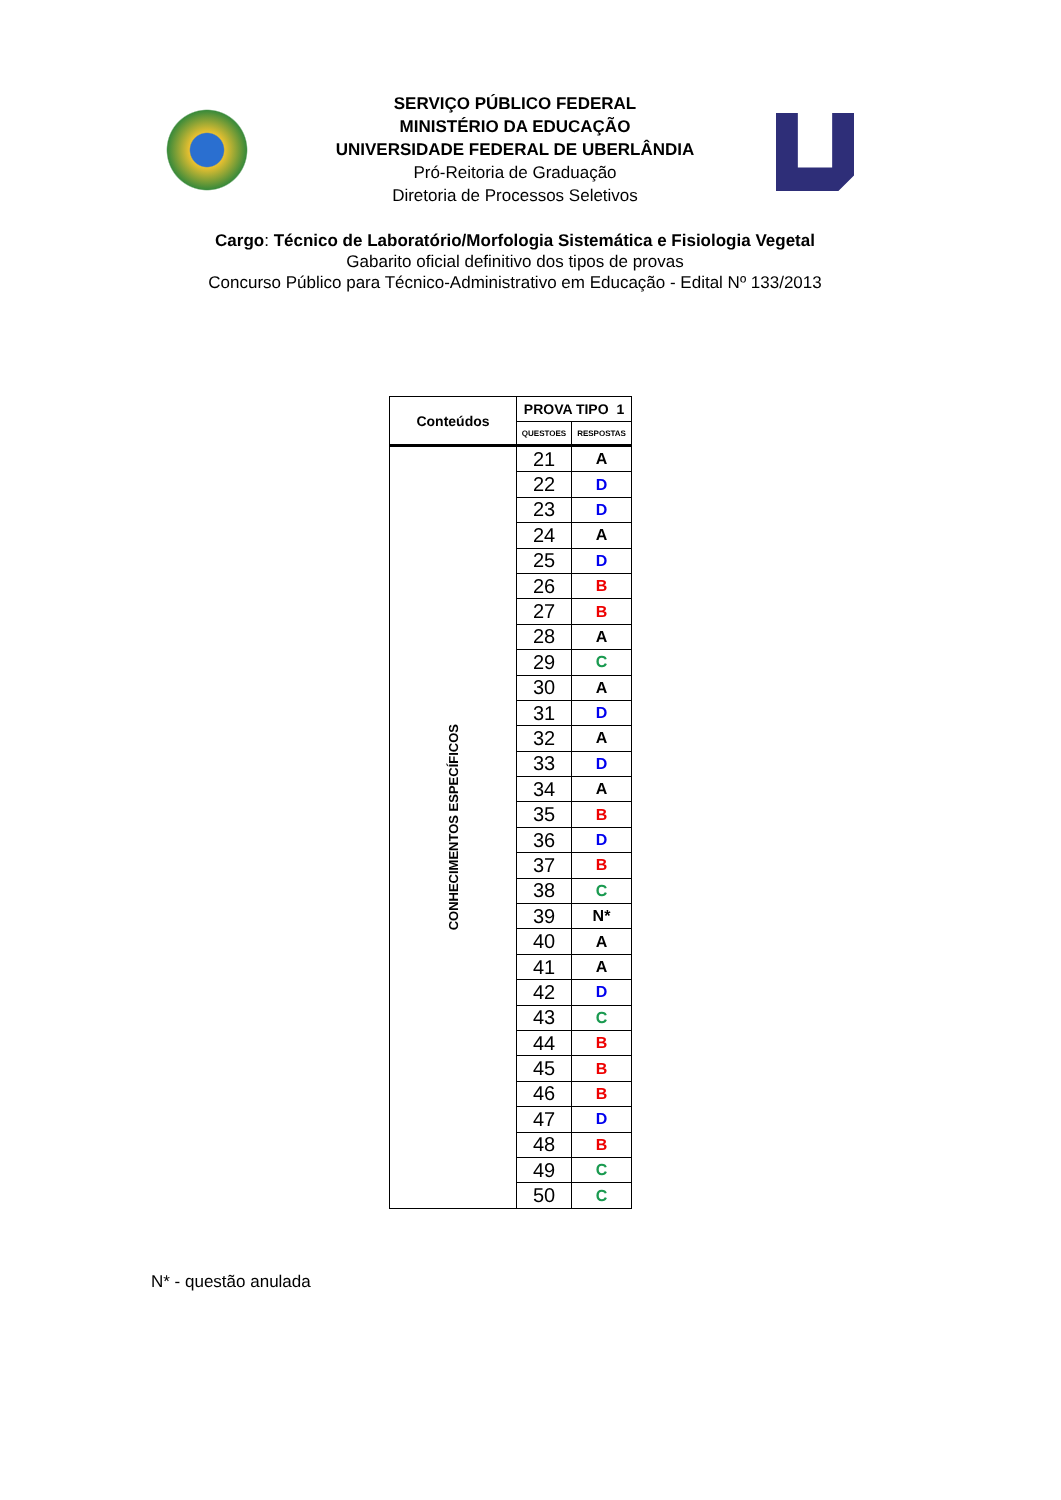SERVIÇO PÚBLICO FEDERAL
MINISTÉRIO DA EDUCAÇÃO
UNIVERSIDADE FEDERAL DE UBERLÂNDIA
Pró-Reitoria de Graduação
Diretoria de Processos Seletivos
Cargo: Técnico de Laboratório/Morfologia Sistemática e Fisiologia Vegetal
Gabarito oficial definitivo dos tipos de provas
Concurso Público para Técnico-Administrativo em Educação - Edital Nº 133/2013
| Conteúdos | PROVA TIPO 1 | |
| --- | --- | --- |
| | QUESTOES | RESPOSTAS |
| CONHECIMENTOS ESPECÍFICOS | 21 | A |
| | 22 | D |
| | 23 | D |
| | 24 | A |
| | 25 | D |
| | 26 | B |
| | 27 | B |
| | 28 | A |
| | 29 | C |
| | 30 | A |
| | 31 | D |
| | 32 | A |
| | 33 | D |
| | 34 | A |
| | 35 | B |
| | 36 | D |
| | 37 | B |
| | 38 | C |
| | 39 | N* |
| | 40 | A |
| | 41 | A |
| | 42 | D |
| | 43 | C |
| | 44 | B |
| | 45 | B |
| | 46 | B |
| | 47 | D |
| | 48 | B |
| | 49 | C |
| | 50 | C |
N* - questão anulada